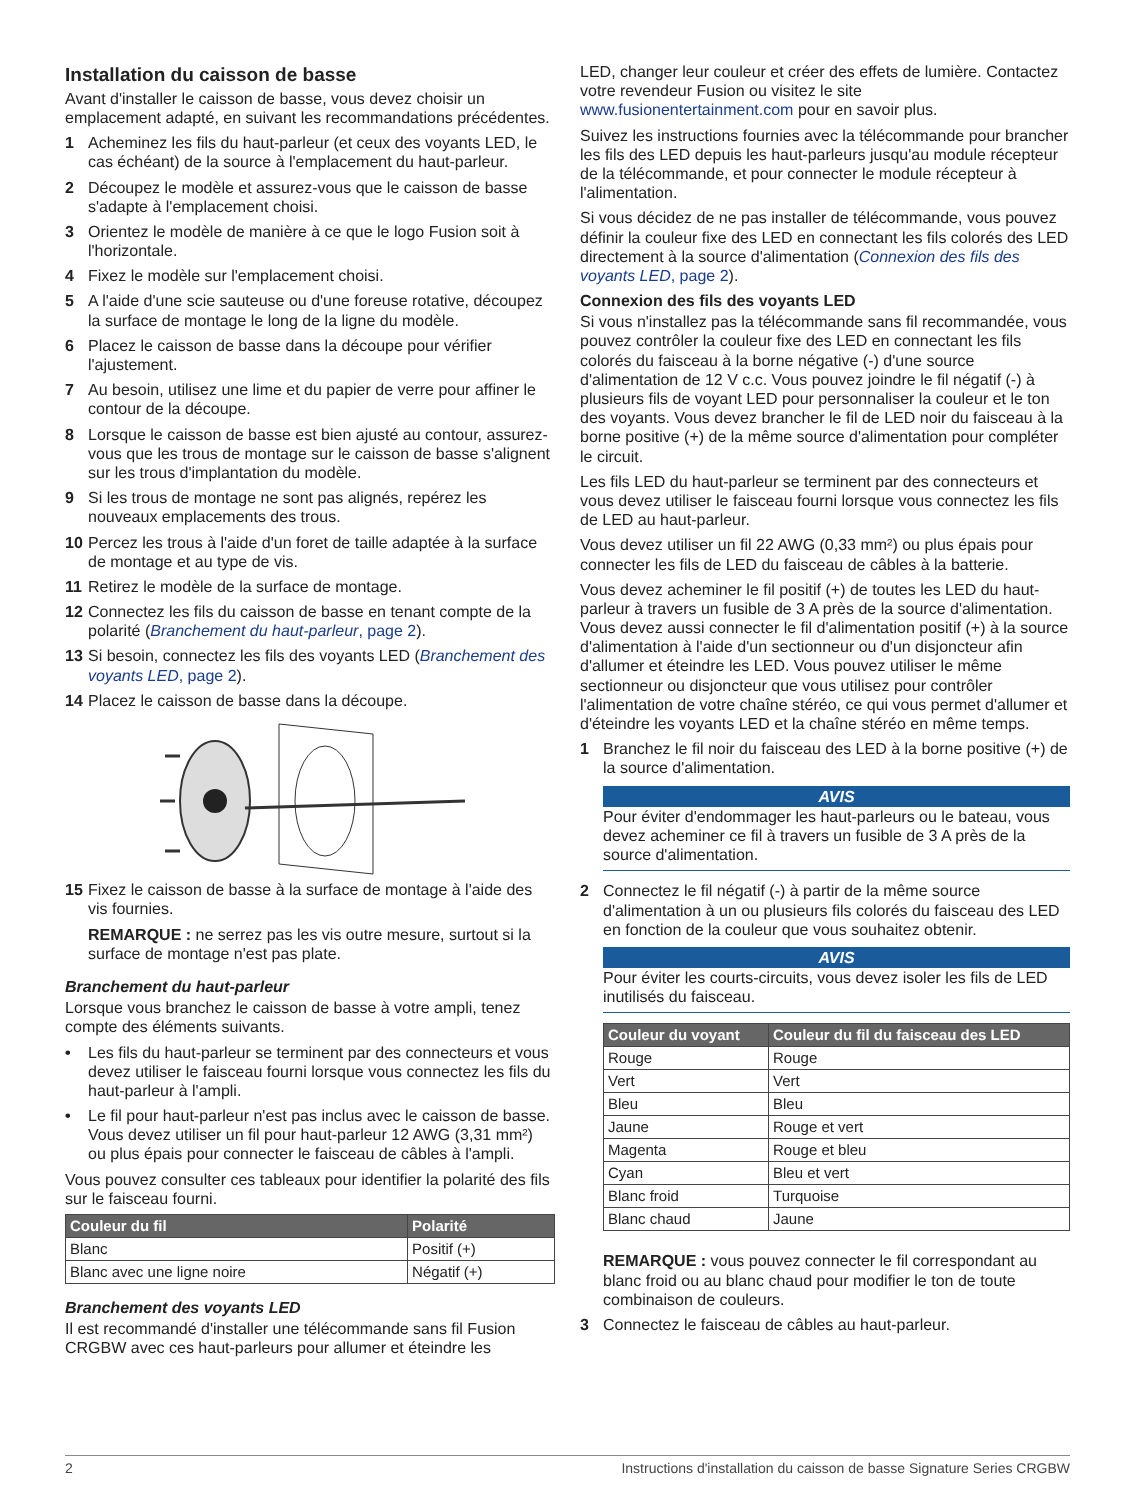Installation du caisson de basse
Avant d'installer le caisson de basse, vous devez choisir un emplacement adapté, en suivant les recommandations précédentes.
1 Acheminez les fils du haut-parleur (et ceux des voyants LED, le cas échéant) de la source à l'emplacement du haut-parleur.
2 Découpez le modèle et assurez-vous que le caisson de basse s'adapte à l'emplacement choisi.
3 Orientez le modèle de manière à ce que le logo Fusion soit à l'horizontale.
4 Fixez le modèle sur l'emplacement choisi.
5 A l'aide d'une scie sauteuse ou d'une foreuse rotative, découpez la surface de montage le long de la ligne du modèle.
6 Placez le caisson de basse dans la découpe pour vérifier l'ajustement.
7 Au besoin, utilisez une lime et du papier de verre pour affiner le contour de la découpe.
8 Lorsque le caisson de basse est bien ajusté au contour, assurez-vous que les trous de montage sur le caisson de basse s'alignent sur les trous d'implantation du modèle.
9 Si les trous de montage ne sont pas alignés, repérez les nouveaux emplacements des trous.
10 Percez les trous à l'aide d'un foret de taille adaptée à la surface de montage et au type de vis.
11 Retirez le modèle de la surface de montage.
12 Connectez les fils du caisson de basse en tenant compte de la polarité (Branchement du haut-parleur, page 2).
13 Si besoin, connectez les fils des voyants LED (Branchement des voyants LED, page 2).
14 Placez le caisson de basse dans la découpe.
15 Fixez le caisson de basse à la surface de montage à l'aide des vis fournies.
REMARQUE : ne serrez pas les vis outre mesure, surtout si la surface de montage n'est pas plate.
Branchement du haut-parleur
Lorsque vous branchez le caisson de basse à votre ampli, tenez compte des éléments suivants.
• Les fils du haut-parleur se terminent par des connecteurs et vous devez utiliser le faisceau fourni lorsque vous connectez les fils du haut-parleur à l'ampli.
• Le fil pour haut-parleur n'est pas inclus avec le caisson de basse. Vous devez utiliser un fil pour haut-parleur 12 AWG (3,31 mm²) ou plus épais pour connecter le faisceau de câbles à l'ampli.
Vous pouvez consulter ces tableaux pour identifier la polarité des fils sur le faisceau fourni.
| Couleur du fil | Polarité |
| --- | --- |
| Blanc | Positif (+) |
| Blanc avec une ligne noire | Négatif (+) |
Branchement des voyants LED
Il est recommandé d'installer une télécommande sans fil Fusion CRGBW avec ces haut-parleurs pour allumer et éteindre les
LED, changer leur couleur et créer des effets de lumière. Contactez votre revendeur Fusion ou visitez le site www.fusionentertainment.com pour en savoir plus.
Suivez les instructions fournies avec la télécommande pour brancher les fils des LED depuis les haut-parleurs jusqu'au module récepteur de la télécommande, et pour connecter le module récepteur à l'alimentation.
Si vous décidez de ne pas installer de télécommande, vous pouvez définir la couleur fixe des LED en connectant les fils colorés des LED directement à la source d'alimentation (Connexion des fils des voyants LED, page 2).
Connexion des fils des voyants LED
Si vous n'installez pas la télécommande sans fil recommandée, vous pouvez contrôler la couleur fixe des LED en connectant les fils colorés du faisceau à la borne négative (-) d'une source d'alimentation de 12 V c.c. Vous pouvez joindre le fil négatif (-) à plusieurs fils de voyant LED pour personnaliser la couleur et le ton des voyants. Vous devez brancher le fil de LED noir du faisceau à la borne positive (+) de la même source d'alimentation pour compléter le circuit.
Les fils LED du haut-parleur se terminent par des connecteurs et vous devez utiliser le faisceau fourni lorsque vous connectez les fils de LED au haut-parleur.
Vous devez utiliser un fil 22 AWG (0,33 mm²) ou plus épais pour connecter les fils de LED du faisceau de câbles à la batterie.
Vous devez acheminer le fil positif (+) de toutes les LED du haut-parleur à travers un fusible de 3 A près de la source d'alimentation. Vous devez aussi connecter le fil d'alimentation positif (+) à la source d'alimentation à l'aide d'un sectionneur ou d'un disjoncteur afin d'allumer et éteindre les LED. Vous pouvez utiliser le même sectionneur ou disjoncteur que vous utilisez pour contrôler l'alimentation de votre chaîne stéréo, ce qui vous permet d'allumer et d'éteindre les voyants LED et la chaîne stéréo en même temps.
1 Branchez le fil noir du faisceau des LED à la borne positive (+) de la source d'alimentation.
AVIS
Pour éviter d'endommager les haut-parleurs ou le bateau, vous devez acheminer ce fil à travers un fusible de 3 A près de la source d'alimentation.
2 Connectez le fil négatif (-) à partir de la même source d'alimentation à un ou plusieurs fils colorés du faisceau des LED en fonction de la couleur que vous souhaitez obtenir.
AVIS
Pour éviter les courts-circuits, vous devez isoler les fils de LED inutilisés du faisceau.
| Couleur du voyant | Couleur du fil du faisceau des LED |
| --- | --- |
| Rouge | Rouge |
| Vert | Vert |
| Bleu | Bleu |
| Jaune | Rouge et vert |
| Magenta | Rouge et bleu |
| Cyan | Bleu et vert |
| Blanc froid | Turquoise |
| Blanc chaud | Jaune |
REMARQUE : vous pouvez connecter le fil correspondant au blanc froid ou au blanc chaud pour modifier le ton de toute combinaison de couleurs.
3 Connectez le faisceau de câbles au haut-parleur.
2 Instructions d'installation du caisson de basse Signature Series CRGBW